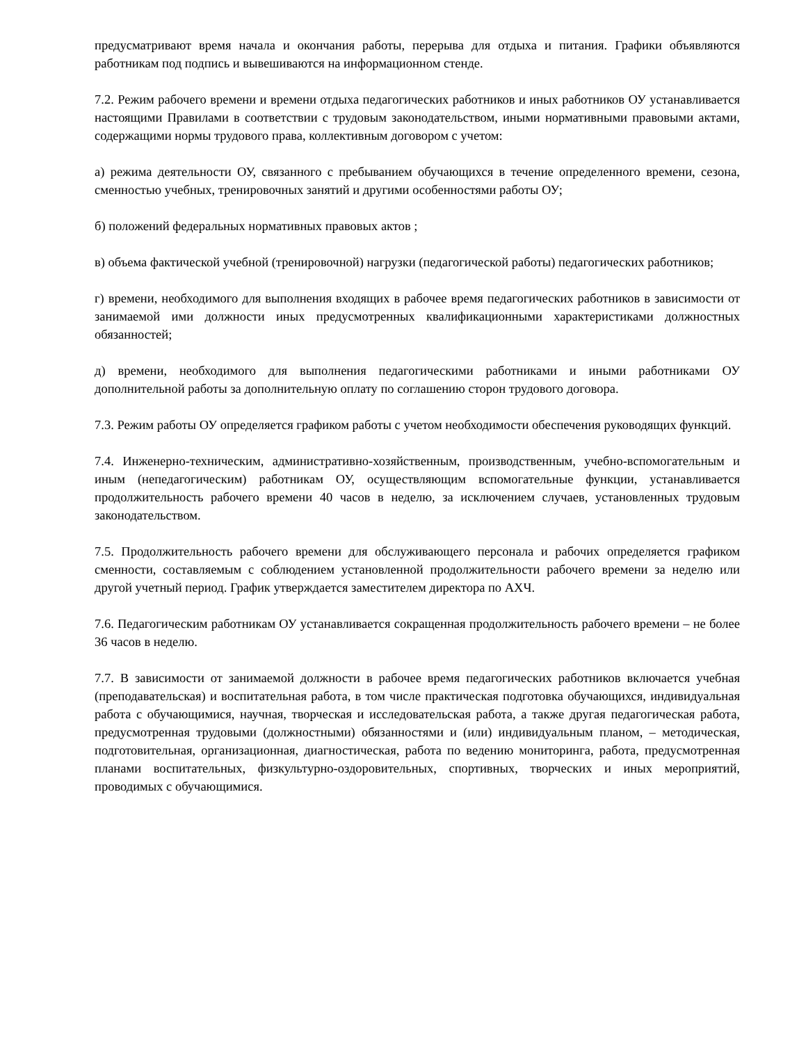предусматривают время начала и окончания работы, перерыва для отдыха и питания. Графики объявляются работникам под подпись и вывешиваются на информационном стенде.
7.2. Режим рабочего времени и времени отдыха педагогических работников и иных работников ОУ устанавливается настоящими Правилами в соответствии с трудовым законодательством, иными нормативными правовыми актами, содержащими нормы трудового права, коллективным договором с учетом:
а) режима деятельности ОУ, связанного с пребыванием обучающихся в течение определенного времени, сезона, сменностью учебных, тренировочных занятий и другими особенностями работы ОУ;
б) положений федеральных нормативных правовых актов ;
в) объема фактической учебной (тренировочной) нагрузки (педагогической работы) педагогических работников;
г) времени, необходимого для выполнения входящих в рабочее время педагогических работников в зависимости от занимаемой ими должности иных предусмотренных квалификационными характеристиками должностных обязанностей;
д) времени, необходимого для выполнения педагогическими работниками и иными работниками ОУ дополнительной работы за дополнительную оплату по соглашению сторон трудового договора.
7.3. Режим работы ОУ определяется графиком работы с учетом необходимости обеспечения руководящих функций.
7.4. Инженерно-техническим, административно-хозяйственным, производственным, учебно-вспомогательным и иным (непедагогическим) работникам ОУ, осуществляющим вспомогательные функции, устанавливается продолжительность рабочего времени 40 часов в неделю, за исключением случаев, установленных трудовым законодательством.
7.5. Продолжительность рабочего времени для обслуживающего персонала и рабочих определяется графиком сменности, составляемым с соблюдением установленной продолжительности рабочего времени за неделю или другой учетный период. График утверждается заместителем директора по АХЧ.
7.6. Педагогическим работникам ОУ устанавливается сокращенная продолжительность рабочего времени – не более 36 часов в неделю.
7.7. В зависимости от занимаемой должности в рабочее время педагогических работников включается учебная (преподавательская) и воспитательная работа, в том числе практическая подготовка обучающихся, индивидуальная работа с обучающимися, научная, творческая и исследовательская работа, а также другая педагогическая работа, предусмотренная трудовыми (должностными) обязанностями и (или) индивидуальным планом, – методическая, подготовительная, организационная, диагностическая, работа по ведению мониторинга, работа, предусмотренная планами воспитательных, физкультурно-оздоровительных, спортивных, творческих и иных мероприятий, проводимых с обучающимися.